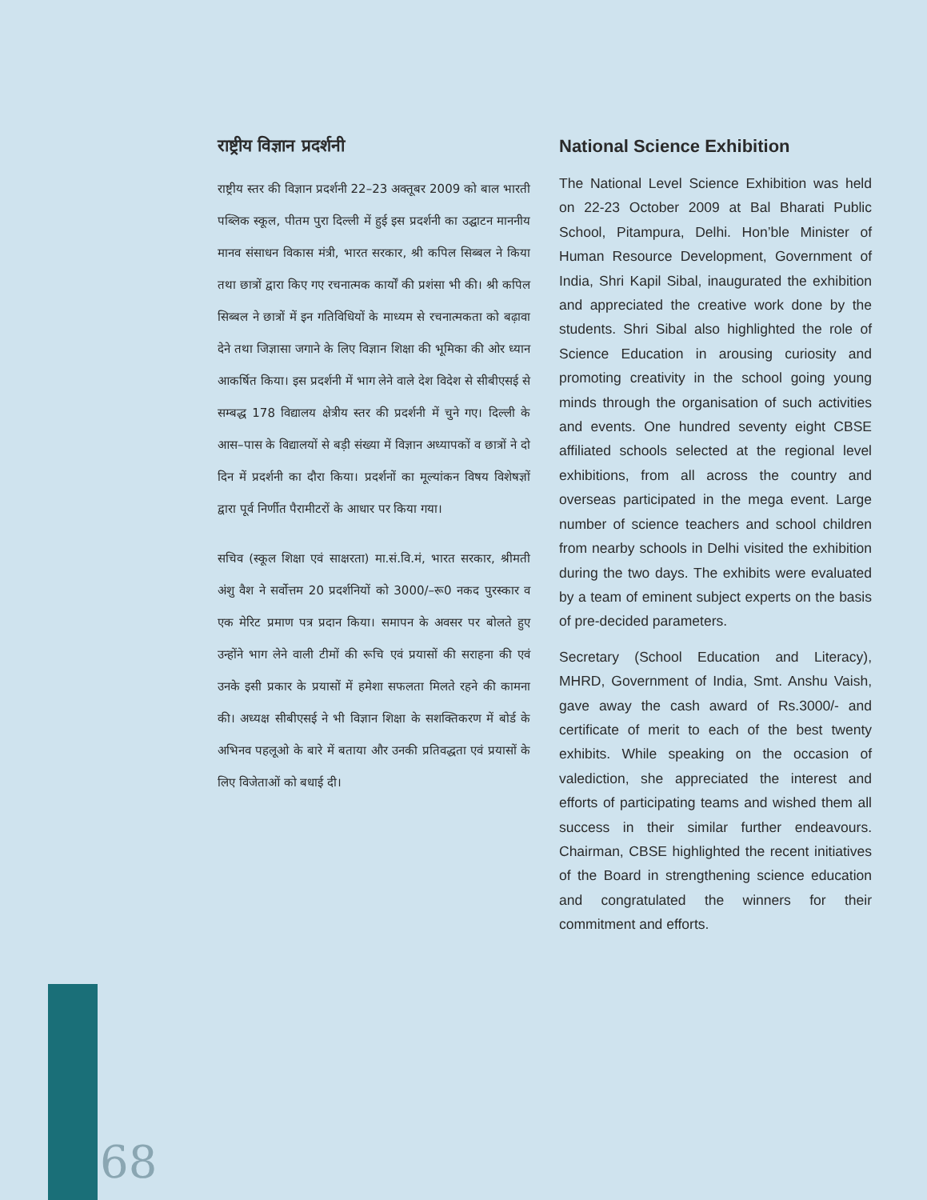राष्ट्रीय विज्ञान प्रदर्शनी
राष्ट्रीय स्तर की विज्ञान प्रदर्शनी 22–23 अक्तूबर 2009 को बाल भारती पब्लिक स्कूल, पीतम पुरा दिल्ली में हुई इस प्रदर्शनी का उद्घाटन माननीय मानव संसाधन विकास मंत्री, भारत सरकार, श्री कपिल सिब्बल ने किया तथा छात्रों द्वारा किए गए रचनात्मक कार्यों की प्रशंसा भी की। श्री कपिल सिब्बल ने छात्रों में इन गतिविधियों के माध्यम से रचनात्मकता को बढ़ावा देने तथा जिज्ञासा जगाने के लिए विज्ञान शिक्षा की भूमिका की ओर ध्यान आकर्षित किया। इस प्रदर्शनी में भाग लेने वाले देश विदेश से सीबीएसई से सम्बद्ध 178 विद्यालय क्षेत्रीय स्तर की प्रदर्शनी में चुने गए। दिल्ली के आस–पास के विद्यालयों से बड़ी संख्या में विज्ञान अध्यापकों व छात्रों ने दो दिन में प्रदर्शनी का दौरा किया। प्रदर्शनों का मूल्यांकन विषय विशेषज्ञों द्वारा पूर्व निर्णीत पैरामीटरों के आधार पर किया गया।
सचिव (स्कूल शिक्षा एवं साक्षरता) मा.सं.वि.मं, भारत सरकार, श्रीमती अंशु वैश ने सर्वोत्तम 20 प्रदर्शनियों को 3000/–रू0 नकद पुरस्कार व एक मेरिट प्रमाण पत्र प्रदान किया। समापन के अवसर पर बोलते हुए उन्होंने भाग लेने वाली टीमों की रूचि एवं प्रयासों की सराहना की एवं उनके इसी प्रकार के प्रयासों में हमेशा सफलता मिलते रहने की कामना की। अध्यक्ष सीबीएसई ने भी विज्ञान शिक्षा के सशक्तिकरण में बोर्ड के अभिनव पहलूओ के बारे में बताया और उनकी प्रतिवद्धता एवं प्रयासों के लिए विजेताओं को बधाई दी।
National Science Exhibition
The National Level Science Exhibition was held on 22-23 October 2009 at Bal Bharati Public School, Pitampura, Delhi. Hon’ble Minister of Human Resource Development, Government of India, Shri Kapil Sibal, inaugurated the exhibition and appreciated the creative work done by the students. Shri Sibal also highlighted the role of Science Education in arousing curiosity and promoting creativity in the school going young minds through the organisation of such activities and events. One hundred seventy eight CBSE affiliated schools selected at the regional level exhibitions, from all across the country and overseas participated in the mega event. Large number of science teachers and school children from nearby schools in Delhi visited the exhibition during the two days. The exhibits were evaluated by a team of eminent subject experts on the basis of pre-decided parameters.
Secretary (School Education and Literacy), MHRD, Government of India, Smt. Anshu Vaish, gave away the cash award of Rs.3000/- and certificate of merit to each of the best twenty exhibits. While speaking on the occasion of valediction, she appreciated the interest and efforts of participating teams and wished them all success in their similar further endeavours. Chairman, CBSE highlighted the recent initiatives of the Board in strengthening science education and congratulated the winners for their commitment and efforts.
68